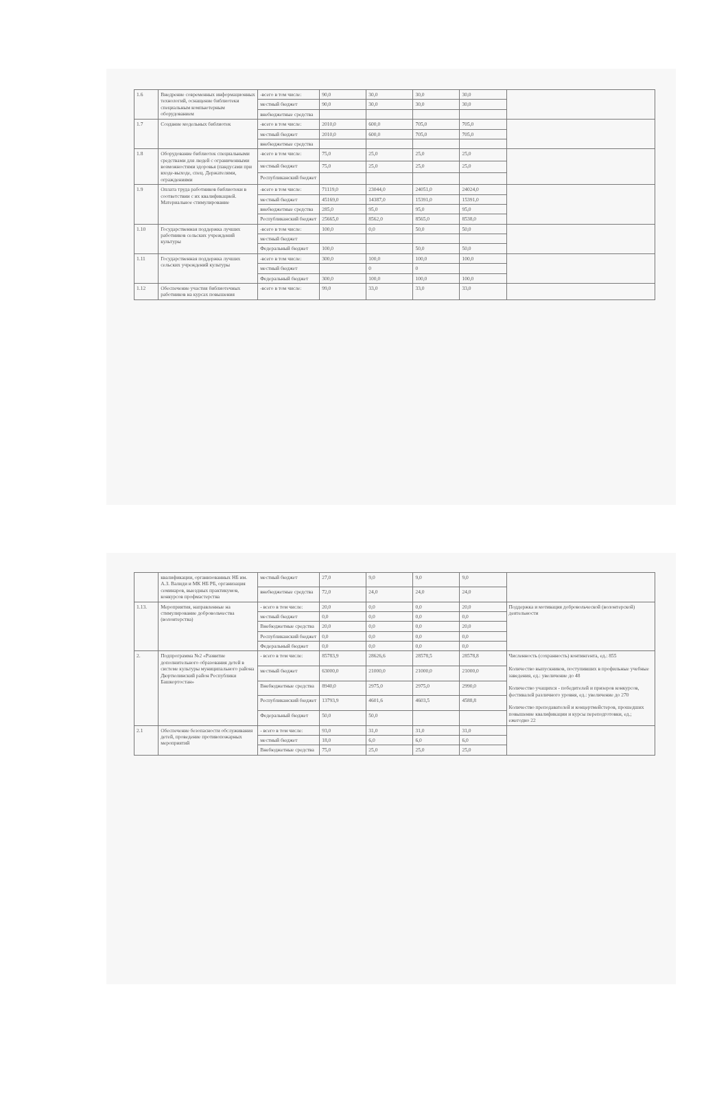| 1.6 | Внедрение современных информационных технологий, оснащение библиотеки специальным компьютерным оборудованием | -всего в том числе: | 90,0 | 30,0 | 30,0 | 30,0 | |
| | | местный бюджет | 90,0 | 30,0 | 30,0 | 30,0 | |
| | | внебюджетные средства | | | | | |
| 1.7 | Создание модельных библиотек | -всего в том числе: | 2010,0 | 600,0 | 705,0 | 705,0 | |
| | | местный бюджет | 2010,0 | 600,0 | 705,0 | 705,0 | |
| | | внебюджетные средства | | | | | |
| 1.8 | Оборудование библиотек специальными средствами для людей с ограниченными возможностями здоровья (пандусами при входе-выходе, спец. Держателями, ограждениями | -всего в том числе: | 75,0 | 25,0 | 25,0 | 25,0 | |
| | | местный бюджет | 75,0 | 25,0 | 25,0 | 25,0 | |
| | | Республиканский бюджет | | | | | |
| 1.9 | Оплата труда работников библиотеки в соответствии с их квалификацией. Материальное стимулирование | -всего в том числе: | 71119,0 | 23044,0 | 24051,0 | 24024,0 | |
| | | местный бюджет | 45169,0 | 14387,0 | 15391,0 | 15391,0 | |
| | | внебюджетные средства | 285,0 | 95,0 | 95,0 | 95,0 | |
| | | Республиканский бюджет | 25665,0 | 8562,0 | 8565,0 | 8538,0 | |
| 1.10 | Государственная поддержка лучших работников сельских учреждений культуры | -всего в том числе: | 100,0 | 0,0 | 50,0 | 50,0 | |
| | | местный бюджет | | | | | |
| | | Федеральный бюджет | 100,0 | | 50,0 | 50,0 | |
| 1.11 | Государственная поддержка лучших сельских учреждений культуры | -всего в том числе: | 300,0 | 100,0 | 100,0 | 100,0 | |
| | | местный бюджет | | 0 | 0 | | |
| | | Федеральный бюджет | 300,0 | 100,0 | 100,0 | 100,0 | |
| 1.12 | Обеспечение участия библиотечных работников на курсах повышения | -всего в том числе: | 99,0 | 33,0 | 33,0 | 33,0 | |
| | квалификации, организованных НБ им. А.З. Валиди и МК НБ РБ, организация семинаров, выездных практикумов, конкурсов профмастерства | местный бюджет | 27,0 | 9,0 | 9,0 | 9,0 | |
| | | внебюджетные средства | 72,0 | 24,0 | 24,0 | 24,0 | |
| 1.13. | Мероприятия, направленные на стимулирование добровольчества (волонтерства) | - всего в том числе: | 20,0 | 0,0 | 0,0 | 20,0 | Поддержка и мотивация добровольческой (волонтерской) деятельности |
| | | местный бюджет | 0,0 | 0,0 | 0,0 | 0,0 | |
| | | Внебюджетные средства | 20,0 | 0,0 | 0,0 | 20,0 | |
| | | Республиканский бюджет | 0,0 | 0,0 | 0,0 | 0,0 | |
| | | Федеральный бюджет | 0,0 | 0,0 | 0,0 | 0,0 | |
| 2. | Подпрограмма №2 «Развитие дополнительного образования детей в системе культуры муниципального района Дюртюлинский район Республики Башкортостан» | - всего в том числе: | 85783,9 | 28626,6 | 28578,5 | 28578,8 | Численность (сохранность) контингента, ед.: 855 Количество выпускников, поступивших в профильные учебные заведения, ед.: увеличение до 48 Количество учащихся - победителей и призеров конкурсов, фестивалей различного уровня, ед.: увеличение до 270 Количество преподавателей и концертмейстеров, прошедших повышение квалификации и курсы переподготовки, ед.; ежегодно 22 |
| | | местный бюджет | 63000,0 | 21000,0 | 21000,0 | 21000,0 | |
| | | Внебюджетные средства | 8940,0 | 2975,0 | 2975,0 | 2990,0 | |
| | | Республиканский бюджет | 13793,9 | 4601,6 | 4603,5 | 4588,8 | |
| | | Федеральный бюджет | 50,0 | 50,0 | | | |
| 2.1 | Обеспечение безопасности обслуживания детей, проведение противопожарных мероприятий | - всего в том числе: | 93,0 | 31,0 | 31,0 | 31,0 | |
| | | местный бюджет | 18,0 | 6,0 | 6,0 | 6,0 | |
| | | Внебюджетные средства | 75,0 | 25,0 | 25,0 | 25,0 | |